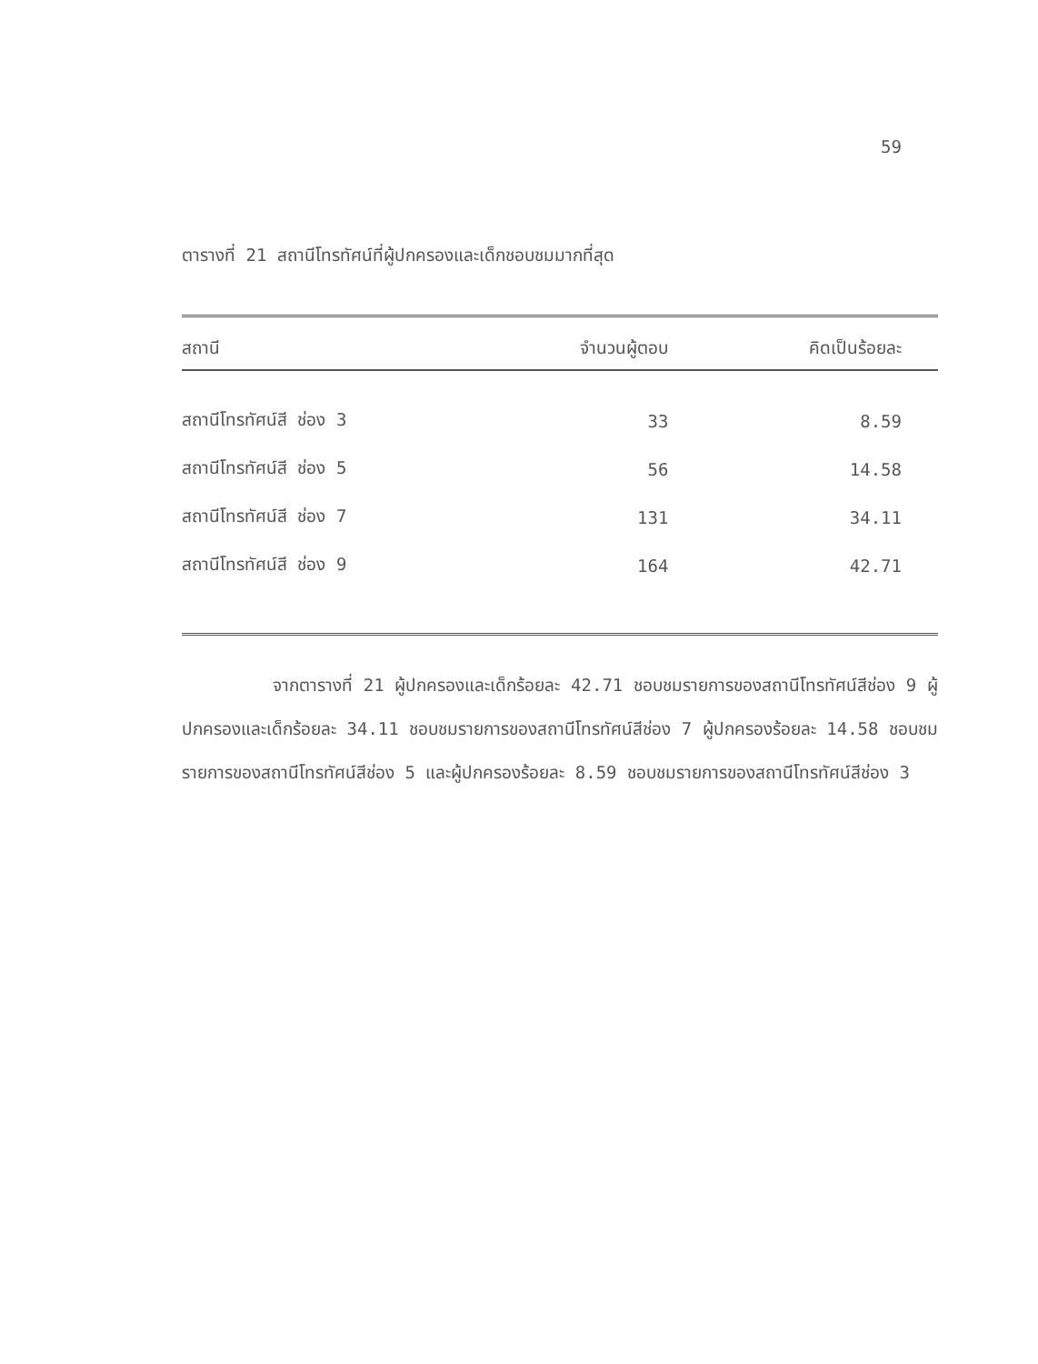59
ตารางที่ 21 สถานีโทรทัศน์ที่ผู้ปกครองและเด็กชอบชมมากที่สุด
| สถานี | จำนวนผู้ตอบ | คิดเป็นร้อยละ |
| --- | --- | --- |
| สถานีโทรทัศน์สี ช่อง 3 | 33 | 8.59 |
| สถานีโทรทัศน์สี ช่อง 5 | 56 | 14.58 |
| สถานีโทรทัศน์สี ช่อง 7 | 131 | 34.11 |
| สถานีโทรทัศน์สี ช่อง 9 | 164 | 42.71 |
จากตารางที่ 21 ผู้ปกครองและเด็กร้อยละ 42.71 ชอบชมรายการของสถานีโทรทัศน์สีช่อง 9 ผู้ปกครองและเด็กร้อยละ 34.11 ชอบชมรายการของสถานีโทรทัศน์สีช่อง 7 ผู้ปกครองร้อยละ 14.58 ชอบชมรายการของสถานีโทรทัศน์สีช่อง 5 และผู้ปกครองร้อยละ 8.59 ชอบชมรายการของสถานีโทรทัศน์สีช่อง 3